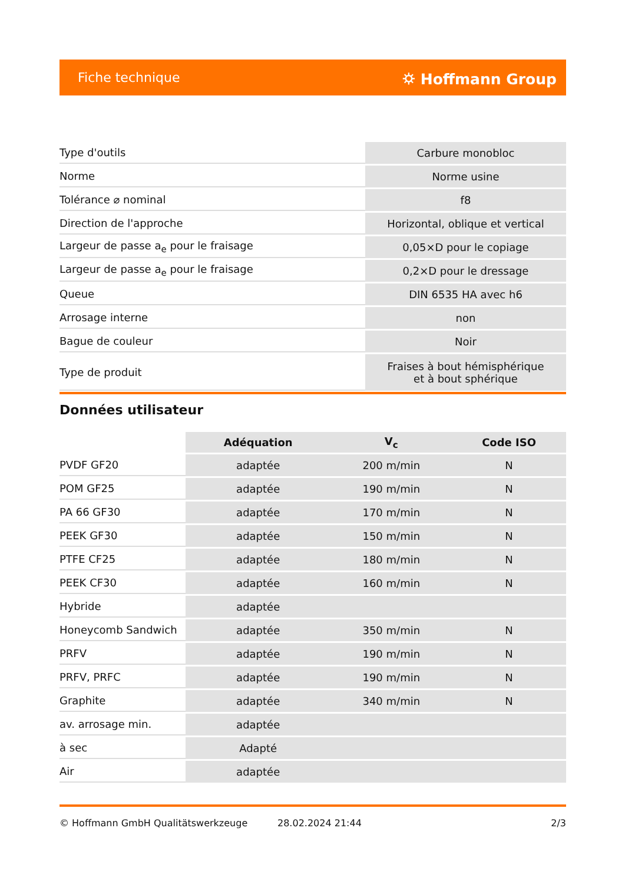Fiche technique ⛭ Hoffmann Group
| Type d'outils | Carbure monobloc |
| Norme | Norme usine |
| Tolérance ⌀ nominal | f8 |
| Direction de l'approche | Horizontal, oblique et vertical |
| Largeur de passe a<sub>e</sub> pour le fraisage | 0,05×D pour le copiage |
| Largeur de passe a<sub>e</sub> pour le fraisage | 0,2×D pour le dressage |
| Queue | DIN 6535 HA avec h6 |
| Arrosage interne | non |
| Bague de couleur | Noir |
| Type de produit | Fraises à bout hémisphérique et à bout sphérique |
Données utilisateur
| | Adéquation | V<sub>c</sub> | Code ISO |
| --- | --- | --- | --- |
| PVDF GF20 | adaptée | 200 m/min | N |
| POM GF25 | adaptée | 190 m/min | N |
| PA 66 GF30 | adaptée | 170 m/min | N |
| PEEK GF30 | adaptée | 150 m/min | N |
| PTFE CF25 | adaptée | 180 m/min | N |
| PEEK CF30 | adaptée | 160 m/min | N |
| Hybride | adaptée | | |
| Honeycomb Sandwich | adaptée | 350 m/min | N |
| PRFV | adaptée | 190 m/min | N |
| PRFV, PRFC | adaptée | 190 m/min | N |
| Graphite | adaptée | 340 m/min | N |
| av. arrosage min. | adaptée | | |
| à sec | Adapté | | |
| Air | adaptée | | |
© Hoffmann GmbH Qualitätswerkzeuge 28.02.2024 21:44 2/3